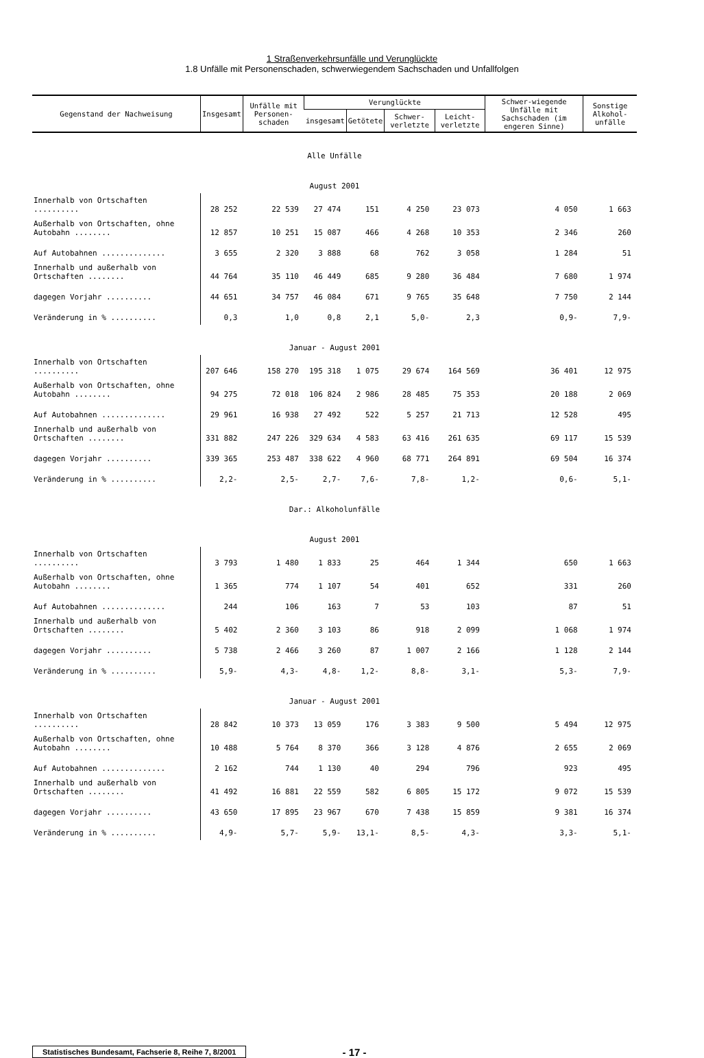1 Straßenverkehrsunfälle und Verunglückte
1.8 Unfälle mit Personenschaden, schwerwiegendem Sachschaden und Unfallfolgen
| Gegenstand der Nachweisung | Insgesamt | Unfälle mit Personen-schaden | Verunglückte | | | | Schwer-wiegende Unfälle mit Sachschaden (im engeren Sinne) | Sonstige Alkohol-unfälle |
| --- | --- | --- | --- | --- | --- | --- | --- | --- |
| | | | insgesamt | Getötete | Schwer- verletzte | Leicht- verletzte | | |
| Alle Unfälle | | | | | | | | |
| August 2001 | | | | | | | | |
| Innerhalb von Ortschaften .......... | 28 252 | 22 539 | 27 474 | 151 | 4 250 | 23 073 | 4 050 | 1 663 |
| Außerhalb von Ortschaften, ohne Autobahn ........ | 12 857 | 10 251 | 15 087 | 466 | 4 268 | 10 353 | 2 346 | 260 |
| Auf Autobahnen .............. | 3 655 | 2 320 | 3 888 | 68 | 762 | 3 058 | 1 284 | 51 |
| Innerhalb und außerhalb von Ortschaften ........ | 44 764 | 35 110 | 46 449 | 685 | 9 280 | 36 484 | 7 680 | 1 974 |
| dagegen Vorjahr .......... | 44 651 | 34 757 | 46 084 | 671 | 9 765 | 35 648 | 7 750 | 2 144 |
| Veränderung in % .......... | 0,3 | 1,0 | 0,8 | 2,1 | 5,0- | 2,3 | 0,9- | 7,9- |
| Januar - August 2001 | | | | | | | | |
| Innerhalb von Ortschaften .......... | 207 646 | 158 270 | 195 318 | 1 075 | 29 674 | 164 569 | 36 401 | 12 975 |
| Außerhalb von Ortschaften, ohne Autobahn ........ | 94 275 | 72 018 | 106 824 | 2 986 | 28 485 | 75 353 | 20 188 | 2 069 |
| Auf Autobahnen .............. | 29 961 | 16 938 | 27 492 | 522 | 5 257 | 21 713 | 12 528 | 495 |
| Innerhalb und außerhalb von Ortschaften ........ | 331 882 | 247 226 | 329 634 | 4 583 | 63 416 | 261 635 | 69 117 | 15 539 |
| dagegen Vorjahr .......... | 339 365 | 253 487 | 338 622 | 4 960 | 68 771 | 264 891 | 69 504 | 16 374 |
| Veränderung in % .......... | 2,2- | 2,5- | 2,7- | 7,6- | 7,8- | 1,2- | 0,6- | 5,1- |
| Dar.: Alkoholunfälle | | | | | | | | |
| August 2001 | | | | | | | | |
| Innerhalb von Ortschaften .......... | 3 793 | 1 480 | 1 833 | 25 | 464 | 1 344 | 650 | 1 663 |
| Außerhalb von Ortschaften, ohne Autobahn ........ | 1 365 | 774 | 1 107 | 54 | 401 | 652 | 331 | 260 |
| Auf Autobahnen .............. | 244 | 106 | 163 | 7 | 53 | 103 | 87 | 51 |
| Innerhalb und außerhalb von Ortschaften ........ | 5 402 | 2 360 | 3 103 | 86 | 918 | 2 099 | 1 068 | 1 974 |
| dagegen Vorjahr .......... | 5 738 | 2 466 | 3 260 | 87 | 1 007 | 2 166 | 1 128 | 2 144 |
| Veränderung in % .......... | 5,9- | 4,3- | 4,8- | 1,2- | 8,8- | 3,1- | 5,3- | 7,9- |
| Januar - August 2001 | | | | | | | | |
| Innerhalb von Ortschaften .......... | 28 842 | 10 373 | 13 059 | 176 | 3 383 | 9 500 | 5 494 | 12 975 |
| Außerhalb von Ortschaften, ohne Autobahn ........ | 10 488 | 5 764 | 8 370 | 366 | 3 128 | 4 876 | 2 655 | 2 069 |
| Auf Autobahnen .............. | 2 162 | 744 | 1 130 | 40 | 294 | 796 | 923 | 495 |
| Innerhalb und außerhalb von Ortschaften ........ | 41 492 | 16 881 | 22 559 | 582 | 6 805 | 15 172 | 9 072 | 15 539 |
| dagegen Vorjahr .......... | 43 650 | 17 895 | 23 967 | 670 | 7 438 | 15 859 | 9 381 | 16 374 |
| Veränderung in % .......... | 4,9- | 5,7- | 5,9- | 13,1- | 8,5- | 4,3- | 3,3- | 5,1- |
Statistisches Bundesamt, Fachserie 8, Reihe 7, 8/2001 - 17 -